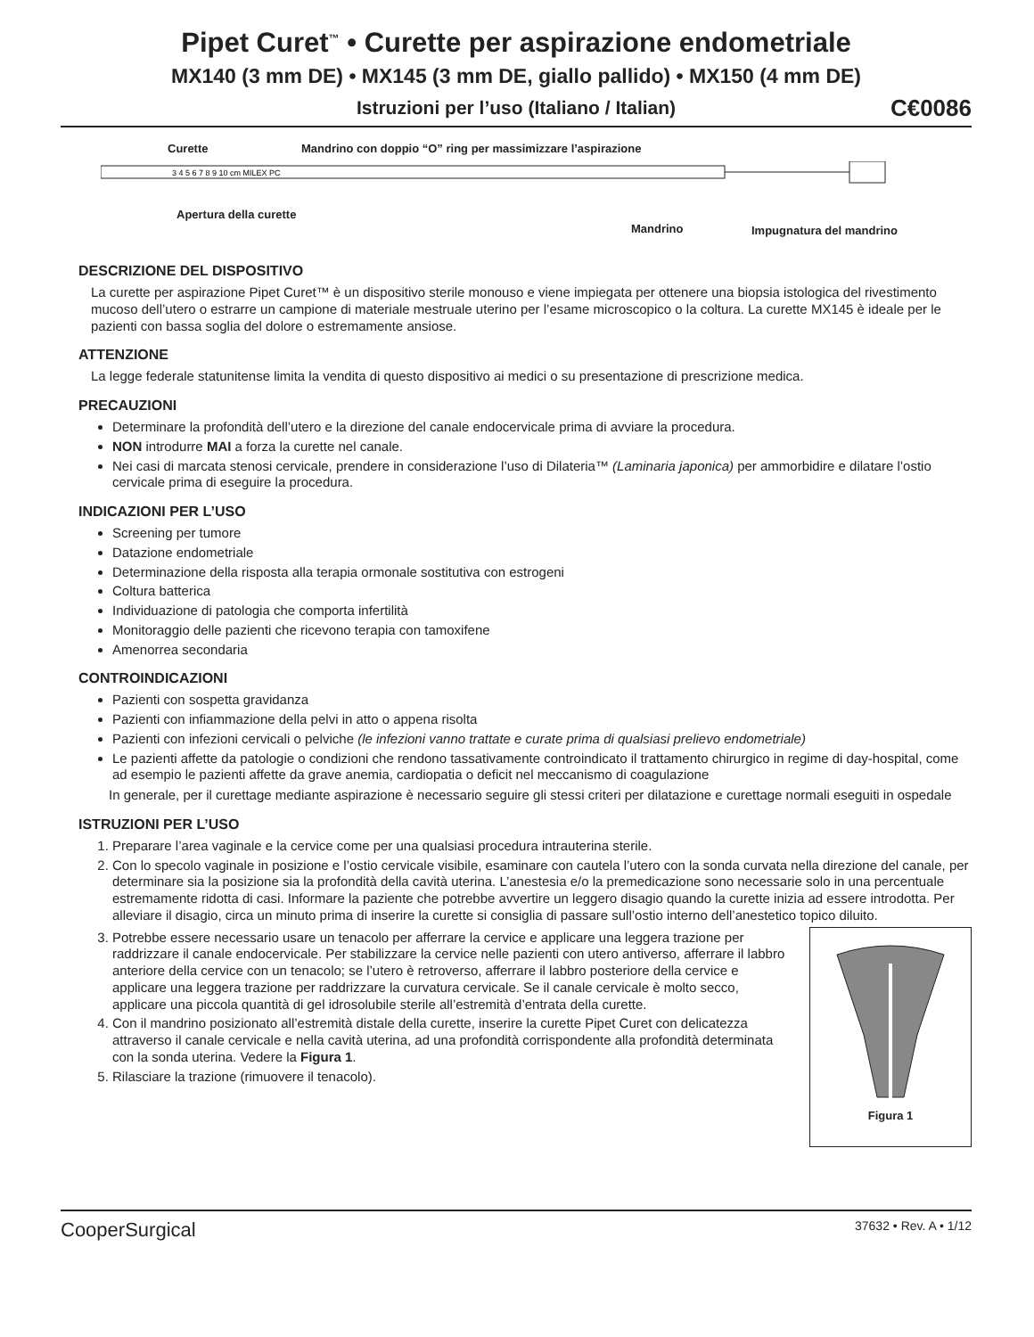Pipet Curet<sup>™</sup> • Curette per aspirazione endometriale
MX140 (3 mm DE) • MX145 (3 mm DE, giallo pallido) • MX150 (4 mm DE)
Istruzioni per l’uso (Italiano / Italian) C€0086
Curette Mandrino con doppio “O” ring per massimizzare l’aspirazione
3 4 5 6 7 8 9 10 cm MILEX PC
Apertura della curette
Mandrino Impugnatura del mandrino
DESCRIZIONE DEL DISPOSITIVO
La curette per aspirazione Pipet Curet™ è un dispositivo sterile monouso e viene impiegata per ottenere una biopsia istologica del rivestimento mucoso dell’utero o estrarre un campione di materiale mestruale uterino per l’esame microscopico o la coltura. La curette MX145 è ideale per le pazienti con bassa soglia del dolore o estremamente ansiose.
ATTENZIONE
La legge federale statunitense limita la vendita di questo dispositivo ai medici o su presentazione di prescrizione medica.
PRECAUZIONI
Determinare la profondità dell’utero e la direzione del canale endocervicale prima di avviare la procedura.
NON introdurre MAI a forza la curette nel canale.
Nei casi di marcata stenosi cervicale, prendere in considerazione l’uso di Dilateria™ (Laminaria japonica) per ammorbidire e dilatare l’ostio cervicale prima di eseguire la procedura.
INDICAZIONI PER L’USO
Screening per tumore
Datazione endometriale
Determinazione della risposta alla terapia ormonale sostitutiva con estrogeni
Coltura batterica
Individuazione di patologia che comporta infertilità
Monitoraggio delle pazienti che ricevono terapia con tamoxifene
Amenorrea secondaria
CONTROINDICAZIONI
Pazienti con sospetta gravidanza
Pazienti con infiammazione della pelvi in atto o appena risolta
Pazienti con infezioni cervicali o pelviche (le infezioni vanno trattate e curate prima di qualsiasi prelievo endometriale)
Le pazienti affette da patologie o condizioni che rendono tassativamente controindicato il trattamento chirurgico in regime di day-hospital, come ad esempio le pazienti affette da grave anemia, cardiopatia o deficit nel meccanismo di coagulazione
In generale, per il curettage mediante aspirazione è necessario seguire gli stessi criteri per dilatazione e curettage normali eseguiti in ospedale
ISTRUZIONI PER L’USO
1. Preparare l’area vaginale e la cervice come per una qualsiasi procedura intrauterina sterile.
2. Con lo specolo vaginale in posizione e l’ostio cervicale visibile, esaminare con cautela l’utero con la sonda curvata nella direzione del canale, per determinare sia la posizione sia la profondità della cavità uterina. L’anestesia e/o la premedicazione sono necessarie solo in una percentuale estremamente ridotta di casi. Informare la paziente che potrebbe avvertire un leggero disagio quando la curette inizia ad essere introdotta. Per alleviare il disagio, circa un minuto prima di inserire la curette si consiglia di passare sull’ostio interno dell’anestetico topico diluito.
3. Potrebbe essere necessario usare un tenacolo per afferrare la cervice e applicare una leggera trazione per raddrizzare il canale endocervicale. Per stabilizzare la cervice nelle pazienti con utero antiverso, afferrare il labbro anteriore della cervice con un tenacolo; se l’utero è retroverso, afferrare il labbro posteriore della cervice e applicare una leggera trazione per raddrizzare la curvatura cervicale. Se il canale cervicale è molto secco, applicare una piccola quantità di gel idrosolubile sterile all’estremità d’entrata della curette.
4. Con il mandrino posizionato all’estremità distale della curette, inserire la curette Pipet Curet con delicatezza attraverso il canale cervicale e nella cavità uterina, ad una profondità corrispondente alla profondità determinata con la sonda uterina. Vedere la Figura 1.
5. Rilasciare la trazione (rimuovere il tenacolo).
Figura 1
CooperSurgical 37632 • Rev. A • 1/12